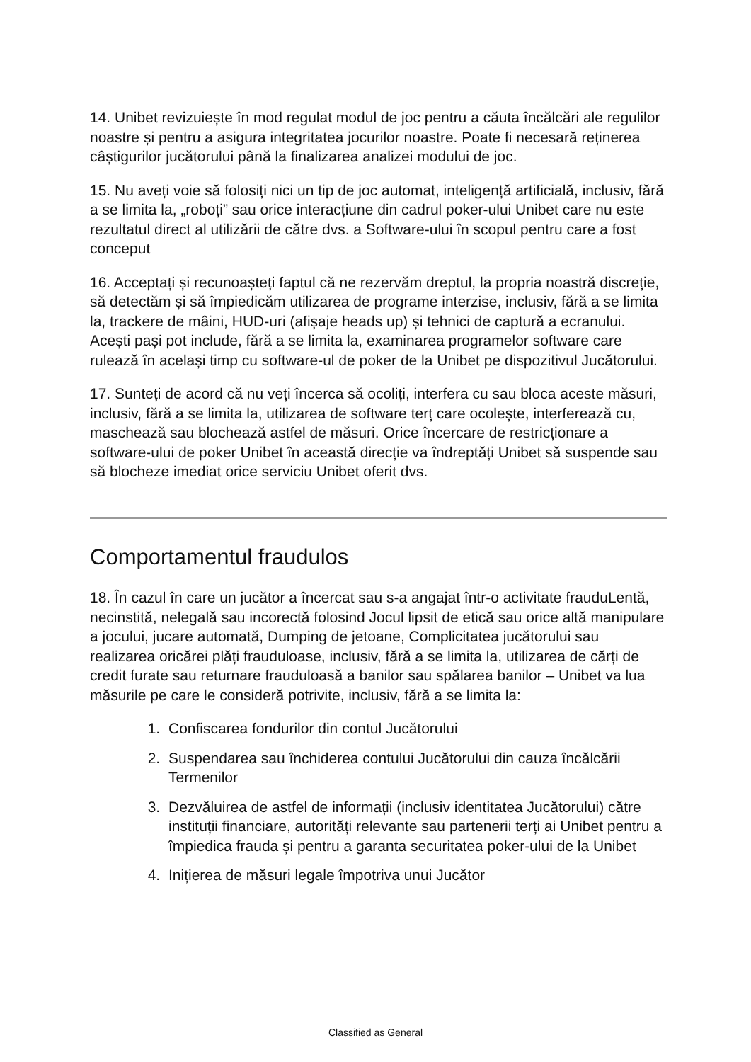14. Unibet revizuiește în mod regulat modul de joc pentru a căuta încălcări ale regulilor noastre și pentru a asigura integritatea jocurilor noastre. Poate fi necesară reținerea câștigurilor jucătorului până la finalizarea analizei modului de joc.
15. Nu aveți voie să folosiți nici un tip de joc automat, inteligență artificială, inclusiv, fără a se limita la, „roboți” sau orice interacțiune din cadrul poker-ului Unibet care nu este rezultatul direct al utilizării de către dvs. a Software-ului în scopul pentru care a fost conceput
16. Acceptați și recunoașteți faptul că ne rezervăm dreptul, la propria noastră discreție, să detectăm și să împiedicăm utilizarea de programe interzise, inclusiv, fără a se limita la, trackere de mâini, HUD-uri (afișaje heads up) și tehnici de captură a ecranului. Acești pași pot include, fără a se limita la, examinarea programelor software care rulează în același timp cu software-ul de poker de la Unibet pe dispozitivul Jucătorului.
17. Sunteți de acord că nu veți încerca să ocoliți, interfera cu sau bloca aceste măsuri, inclusiv, fără a se limita la, utilizarea de software terț care ocolește, interferează cu, maschează sau blochează astfel de măsuri. Orice încercare de restricționare a software-ului de poker Unibet în această direcție va îndreptăți Unibet să suspende sau să blocheze imediat orice serviciu Unibet oferit dvs.
Comportamentul fraudulos
18. În cazul în care un jucător a încercat sau s-a angajat într-o activitate frauduLentă, necinstită, nelegală sau incorectă folosind Jocul lipsit de etică sau orice altă manipulare a jocului, jucare automată, Dumping de jetoane, Complicitatea jucătorului sau realizarea oricărei plăți frauduloase, inclusiv, fără a se limita la, utilizarea de cărți de credit furate sau returnare frauduloasă a banilor sau spălarea banilor – Unibet va lua măsurile pe care le consideră potrivite, inclusiv, fără a se limita la:
1. Confiscarea fondurilor din contul Jucătorului
2. Suspendarea sau închiderea contului Jucătorului din cauza încălcării Termenilor
3. Dezvăluirea de astfel de informații (inclusiv identitatea Jucătorului) către instituții financiare, autorități relevante sau partenerii terți ai Unibet pentru a împiedica frauda și pentru a garanta securitatea poker-ului de la Unibet
4. Inițierea de măsuri legale împotriva unui Jucător
Classified as General